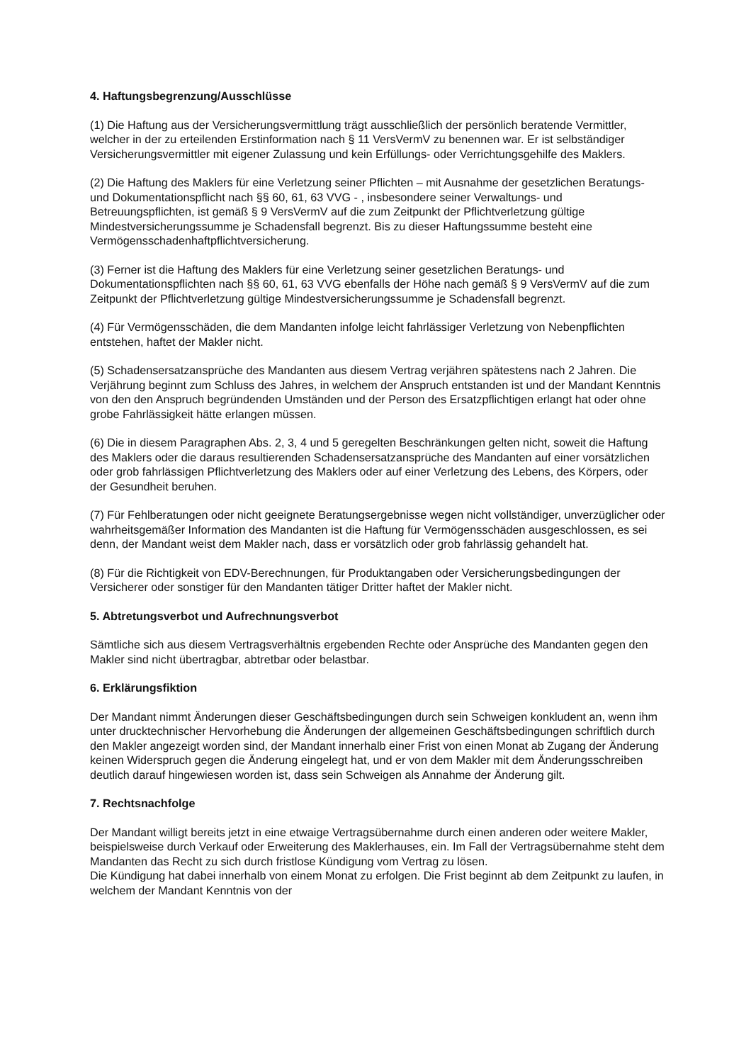4. Haftungsbegrenzung/Ausschlüsse
(1) Die Haftung aus der Versicherungsvermittlung trägt ausschließlich der persönlich beratende Vermittler, welcher in der zu erteilenden Erstinformation nach § 11 VersVermV zu benennen war. Er ist selbständiger Versicherungsvermittler mit eigener Zulassung und kein Erfüllungs- oder Verrichtungsgehilfe des Maklers.
(2) Die Haftung des Maklers für eine Verletzung seiner Pflichten – mit Ausnahme der gesetzlichen Beratungs- und Dokumentationspflicht nach §§ 60, 61, 63 VVG - , insbesondere seiner Verwaltungs- und Betreuungspflichten, ist gemäß § 9 VersVermV auf die zum Zeitpunkt der Pflichtverletzung gültige Mindestversicherungssumme je Schadensfall begrenzt. Bis zu dieser Haftungssumme besteht eine Vermögensschadenhaftpflichtversicherung.
(3) Ferner ist die Haftung des Maklers für eine Verletzung seiner gesetzlichen Beratungs- und Dokumentationspflichten nach §§ 60, 61, 63 VVG ebenfalls der Höhe nach gemäß § 9 VersVermV auf die zum Zeitpunkt der Pflichtverletzung gültige Mindestversicherungssumme je Schadensfall begrenzt.
(4) Für Vermögensschäden, die dem Mandanten infolge leicht fahrlässiger Verletzung von Nebenpflichten entstehen, haftet der Makler nicht.
(5) Schadensersatzansprüche des Mandanten aus diesem Vertrag verjähren spätestens nach 2 Jahren. Die Verjährung beginnt zum Schluss des Jahres, in welchem der Anspruch entstanden ist und der Mandant Kenntnis von den den Anspruch begründenden Umständen und der Person des Ersatzpflichtigen erlangt hat oder ohne grobe Fahrlässigkeit hätte erlangen müssen.
(6) Die in diesem Paragraphen Abs. 2, 3, 4 und 5 geregelten Beschränkungen gelten nicht, soweit die Haftung des Maklers oder die daraus resultierenden Schadensersatzansprüche des Mandanten auf einer vorsätzlichen oder grob fahrlässigen Pflichtverletzung des Maklers oder auf einer Verletzung des Lebens, des Körpers, oder der Gesundheit beruhen.
(7) Für Fehlberatungen oder nicht geeignete Beratungsergebnisse wegen nicht vollständiger, unverzüglicher oder wahrheitsgemäßer Information des Mandanten ist die Haftung für Vermögensschäden ausgeschlossen, es sei denn, der Mandant weist dem Makler nach, dass er vorsätzlich oder grob fahrlässig gehandelt hat.
(8) Für die Richtigkeit von EDV-Berechnungen, für Produktangaben oder Versicherungsbedingungen der Versicherer oder sonstiger für den Mandanten tätiger Dritter haftet der Makler nicht.
5. Abtretungsverbot und Aufrechnungsverbot
Sämtliche sich aus diesem Vertragsverhältnis ergebenden Rechte oder Ansprüche des Mandanten gegen den Makler sind nicht übertragbar, abtretbar oder belastbar.
6. Erklärungsfiktion
Der Mandant nimmt Änderungen dieser Geschäftsbedingungen durch sein Schweigen konkludent an, wenn ihm unter drucktechnischer Hervorhebung die Änderungen der allgemeinen Geschäftsbedingungen schriftlich durch den Makler angezeigt worden sind, der Mandant innerhalb einer Frist von einen Monat ab Zugang der Änderung keinen Widerspruch gegen die Änderung eingelegt hat, und er von dem Makler mit dem Änderungsschreiben deutlich darauf hingewiesen worden ist, dass sein Schweigen als Annahme der Änderung gilt.
7. Rechtsnachfolge
Der Mandant willigt bereits jetzt in eine etwaige Vertragsübernahme durch einen anderen oder weitere Makler, beispielsweise durch Verkauf oder Erweiterung des Maklerhauses, ein. Im Fall der Vertragsübernahme steht dem Mandanten das Recht zu sich durch fristlose Kündigung vom Vertrag zu lösen.
Die Kündigung hat dabei innerhalb von einem Monat zu erfolgen. Die Frist beginnt ab dem Zeitpunkt zu laufen, in welchem der Mandant Kenntnis von der